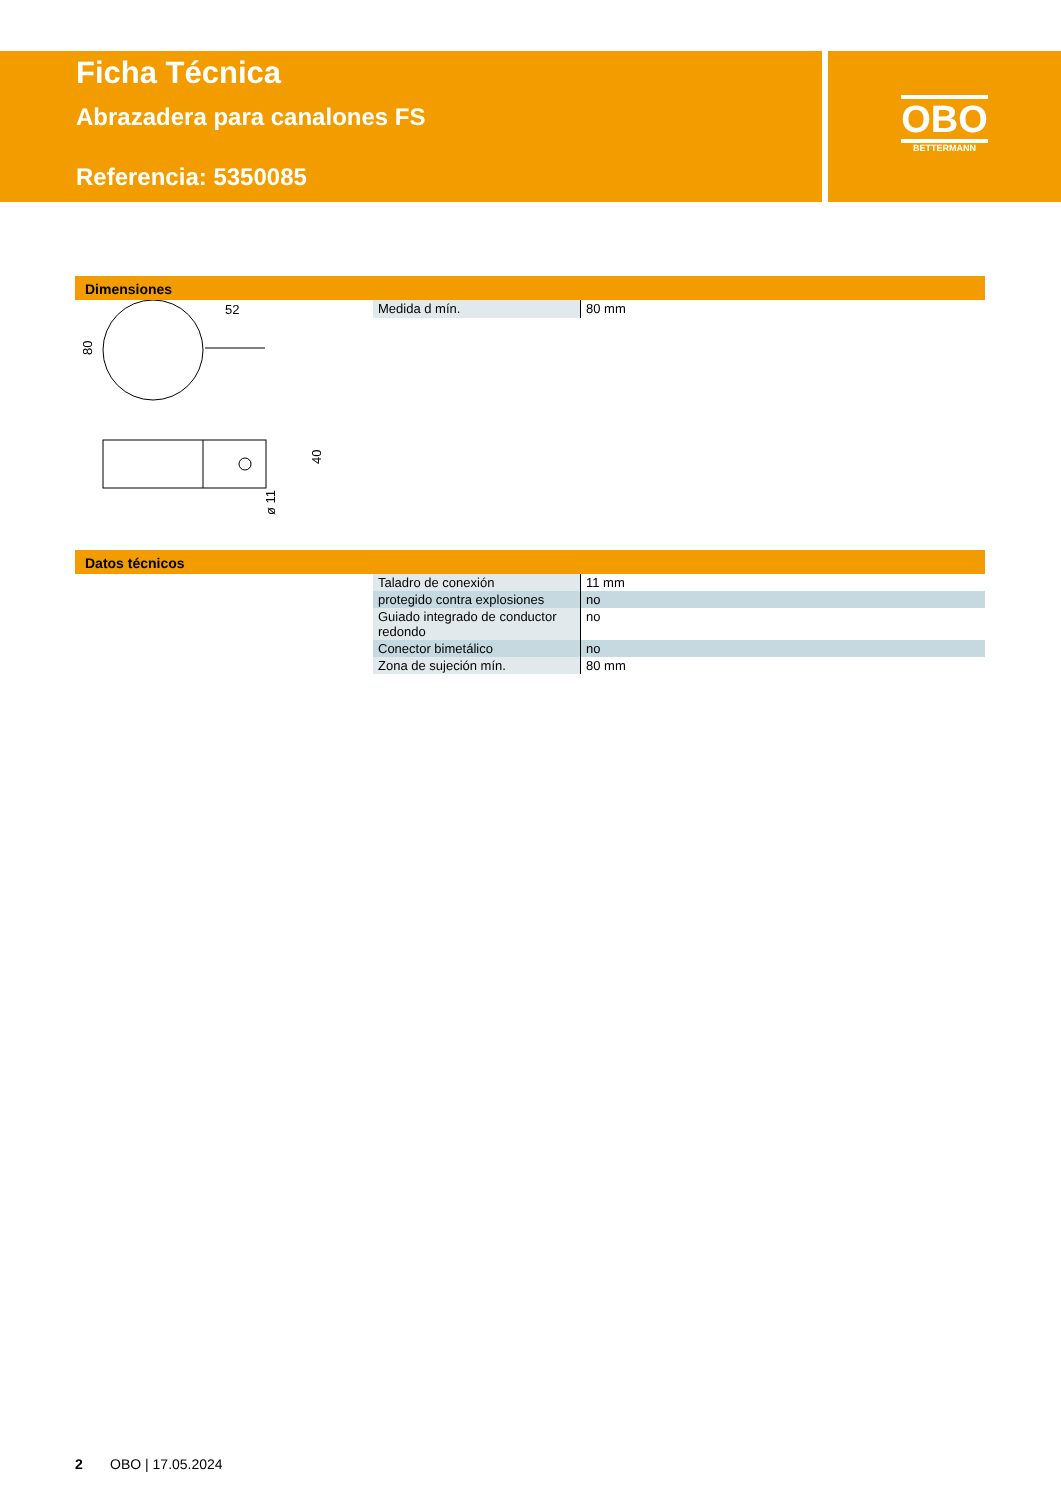Ficha Técnica
Abrazadera para canalones FS
Referencia: 5350085
OBO
BETTERMANN
Dimensiones
52
80
40
ø 11
| Medida d mín. | 80 mm |
Datos técnicos
| Taladro de conexión | 11 mm |
| protegido contra explosiones | no |
| Guiado integrado de conductor redondo | no |
| Conector bimetálico | no |
| Zona de sujeción mín. | 80 mm |
2 OBO | 17.05.2024